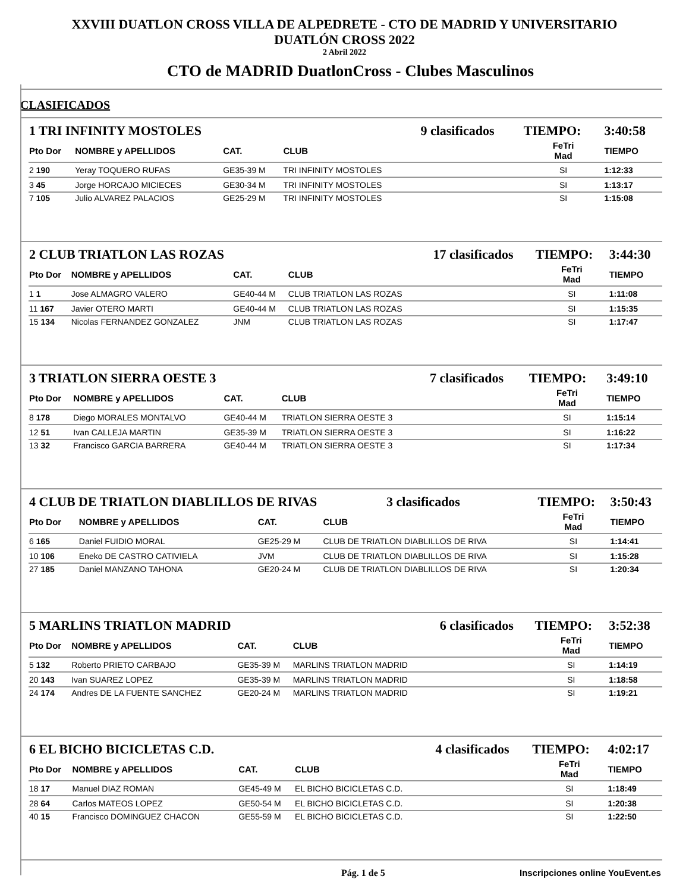XXVIII DUATLON CROSS VILLA DE ALPEDRETE - CTO DE MADRID Y UNIVERSITARIO
DUATLÓN CROSS 2022
2 Abril 2022
CTO de MADRID DuatlonCross - Clubes Masculinos
CLASIFICADOS
| 1 TRI INFINITY MOSTOLES | | | | 9 clasificados | TIEMPO: | 3:40:58 |
| Pto Dor | NOMBRE y APELLIDOS | CAT. | CLUB | | FeTri Mad | TIEMPO |
| 2 190 | Yeray TOQUERO RUFAS | GE35-39 M | TRI INFINITY MOSTOLES | | SI | 1:12:33 |
| 3 45 | Jorge HORCAJO MICIECES | GE30-34 M | TRI INFINITY MOSTOLES | | SI | 1:13:17 |
| 7 105 | Julio ALVAREZ PALACIOS | GE25-29 M | TRI INFINITY MOSTOLES | | SI | 1:15:08 |
| 2 CLUB TRIATLON LAS ROZAS | | | | 17 clasificados | TIEMPO: | 3:44:30 |
| Pto Dor | NOMBRE y APELLIDOS | CAT. | CLUB | | FeTri Mad | TIEMPO |
| 1 1 | Jose ALMAGRO VALERO | GE40-44 M | CLUB TRIATLON LAS ROZAS | | SI | 1:11:08 |
| 11 167 | Javier OTERO MARTI | GE40-44 M | CLUB TRIATLON LAS ROZAS | | SI | 1:15:35 |
| 15 134 | Nicolas FERNANDEZ GONZALEZ | JNM | CLUB TRIATLON LAS ROZAS | | SI | 1:17:47 |
| 3 TRIATLON SIERRA OESTE 3 | | | | 7 clasificados | TIEMPO: | 3:49:10 |
| Pto Dor | NOMBRE y APELLIDOS | CAT. | CLUB | | FeTri Mad | TIEMPO |
| 8 178 | Diego MORALES MONTALVO | GE40-44 M | TRIATLON SIERRA OESTE 3 | | SI | 1:15:14 |
| 12 51 | Ivan CALLEJA MARTIN | GE35-39 M | TRIATLON SIERRA OESTE 3 | | SI | 1:16:22 |
| 13 32 | Francisco GARCIA BARRERA | GE40-44 M | TRIATLON SIERRA OESTE 3 | | SI | 1:17:34 |
| 4 CLUB DE TRIATLON DIABLILLOS DE RIVAS | | | | 3 clasificados | TIEMPO: | 3:50:43 |
| Pto Dor | NOMBRE y APELLIDOS | CAT. | CLUB | | FeTri Mad | TIEMPO |
| 6 165 | Daniel FUIDIO MORAL | GE25-29 M | CLUB DE TRIATLON DIABLILLOS DE RIVA | | SI | 1:14:41 |
| 10 106 | Eneko DE CASTRO CATIVIELA | JVM | CLUB DE TRIATLON DIABLILLOS DE RIVA | | SI | 1:15:28 |
| 27 185 | Daniel MANZANO TAHONA | GE20-24 M | CLUB DE TRIATLON DIABLILLOS DE RIVA | | SI | 1:20:34 |
| 5 MARLINS TRIATLON MADRID | | | | 6 clasificados | TIEMPO: | 3:52:38 |
| Pto Dor | NOMBRE y APELLIDOS | CAT. | CLUB | | FeTri Mad | TIEMPO |
| 5 132 | Roberto PRIETO CARBAJO | GE35-39 M | MARLINS TRIATLON MADRID | | SI | 1:14:19 |
| 20 143 | Ivan SUAREZ LOPEZ | GE35-39 M | MARLINS TRIATLON MADRID | | SI | 1:18:58 |
| 24 174 | Andres DE LA FUENTE SANCHEZ | GE20-24 M | MARLINS TRIATLON MADRID | | SI | 1:19:21 |
| 6 EL BICHO BICICLETAS C.D. | | | | 4 clasificados | TIEMPO: | 4:02:17 |
| Pto Dor | NOMBRE y APELLIDOS | CAT. | CLUB | | FeTri Mad | TIEMPO |
| 18 17 | Manuel DIAZ ROMAN | GE45-49 M | EL BICHO BICICLETAS C.D. | | SI | 1:18:49 |
| 28 64 | Carlos MATEOS LOPEZ | GE50-54 M | EL BICHO BICICLETAS C.D. | | SI | 1:20:38 |
| 40 15 | Francisco DOMINGUEZ CHACON | GE55-59 M | EL BICHO BICICLETAS C.D. | | SI | 1:22:50 |
Pág. 1 de 5 Inscripciones online YouEvent.es